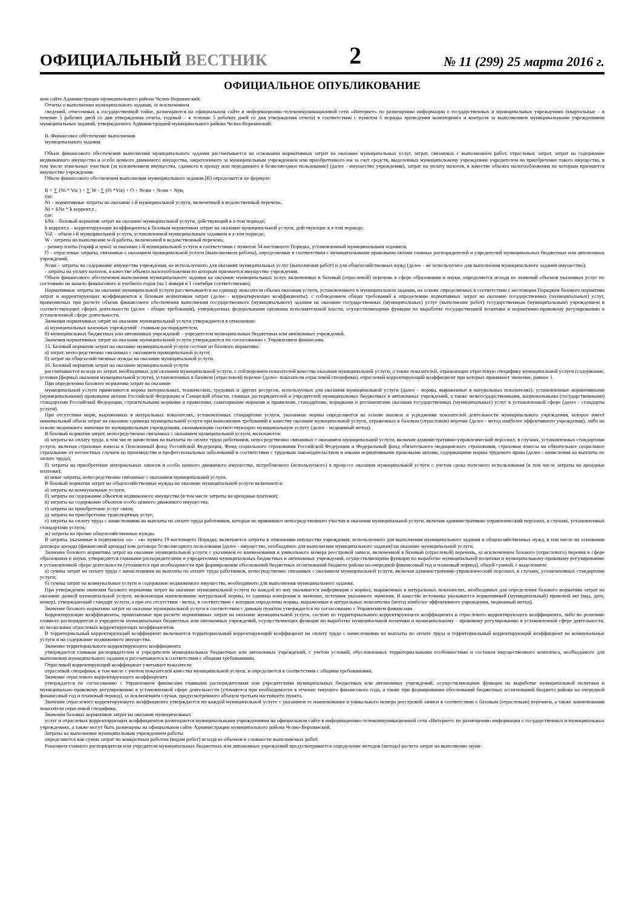ОФИЦИАЛЬНЫЙ ВЕСТНИК
2
№ 11 (299) 25 марта 2016 г.
ОФИЦИАЛЬНОЕ ОПУБЛИКОВАНИЕ
ном сайте Администрации муниципального района Челно-Вершинский.
Отчеты о выполнении муниципального задания, за исключением
сведений, отнесенных к государственной тайне, размещаются на официальном сайте в информационно-телекоммуникационной сети «Интернет» по размещению информации о государственных и муниципальных учреждениях (квартальные – в течение 5 рабочих дней со дня утверждения отчета, годовой – в течение 5 рабочих дней со дня утверждения отчета) в соответствии с пунктом 6 порядка проведения мониторинга и контроля за выполнением муниципальными учреждениями муниципальных заданий, утверждаемого Администрацией муниципального района Челно-Вершинский.
II. Финансовое обеспечение выполнения
муниципального задания
Объем финансового обеспечения выполнения муниципального задания рассчитывается на основании нормативных затрат на оказание муниципальных услуг, затрат, связанных с выполнением работ, отраслевых затрат, затрат на содержание недвижимого имущества и особо ценного движимого имущества, закрепленного за муниципальным учреждением или приобретенного им за счет средств, выделенных муниципальному учреждению учредителем на приобретение такого имущества, в том числе земельных участков (за исключением имущества, сданного в аренду или переданного в безвозмездное пользование) (далее - имущество учреждения), затрат на уплату налогов, в качестве объекта налогообложения по которым признается имущество учреждения.
Объем финансового обеспечения выполнения муниципального задания (R) определяется по формуле:
R = ∑ (Ni * Viz ) + ∑ W - ∑ (Pi *Viz) + O + Nсии + Nсни + Nун,
где:
Ni – нормативные затраты на оказание i-й муниципальной услуги, включенной в ведомственный перечень;
Ni = БNz * k коррект.z ,
где:
БNz – базовый норматив затрат на оказание муниципальной услуги, действующий в z-том периоде;
k коррект.z – корректирующие коэффициенты к базовым нормативам затрат на оказание муниципальной услуги, действующие в z-том периоде;
ViZ – объем i-й муниципальной услуги, установленной муниципальным заданием в z-том периоде;
W - затраты на выполнение w-й работы, включенной в ведомственный перечень;
- размер платы (тариф и цена) за оказание i-й муниципальной услуги в соответствии с пунктом 34 настоящего Порядка, установленный муниципальным заданием;
О – отраслевые затраты, связанные с оказанием муниципальной услуги (выполнением работы), определяемые в соответствии с муниципальными правовыми актами главных распорядителей и учредителей муниципальных бюджетных или автономных учреждений;
Nсии – затраты на содержание имущества учреждения, не используемого для оказания муниципальных услуг (выполнения работ) и для общехозяйственных нужд (далее – не используемое для выполнения муниципального задания имущество);
- затраты на уплату налогов, в качестве объекта налогообложения по которым признается имущество учреждения.
Объем финансового обеспечения выполнения муниципального задания на оказание муниципальных услуг, включенных в базовый (отраслевой) перечень в сфере образования и науки, определяется исходя из значений объемов указанных услуг по состоянию на начало финансового и учебного годов (на 1 января и 1 сентября соответственно).
Нормативные затраты на оказание муниципальной услуги рассчитываются на единицу показателя объема оказания услуги, установленного в муниципальном задании, на основе определяемых в соответствии с настоящим Порядком базового норматива затрат и корректирующих коэффициентов к базовым нормативам затрат (далее - корректирующие коэффициенты), с соблюдением общих требований к определению нормативных затрат на оказание государственных (муниципальных) услуг, применяемых при расчете объема финансового обеспечения выполнения государственного (муниципального) задания на оказание государственных (муниципальных) услуг (выполнение работ) государственным (муниципальным) учреждением в соответствующих сферах деятельности (далее - общие требования), утверждаемых федеральными органами исполнительной власти, осуществляющими функции по выработке государственной политики и нормативно-правовому регулированию в установленной сфере деятельности.
Значения нормативных затрат на оказание муниципальной услуги утверждаются в отношении:
а) муниципальных казенных учреждений - главным распорядителем;
б) муниципальных бюджетных или автономных учреждений – учредителем муниципальных бюджетных или автономных учреждений.
Значения нормативных затрат на оказание муниципальной услуги утверждаются по согласованию с Управлением финансами.
15. Базовый норматив затрат на оказание муниципальной услуги состоит из базового норматива:
а) затрат, непосредственно связанных с оказанием муниципальной услуги;
б) затрат на общехозяйственные нужды на оказание муниципальной услуги.
16. Базовый норматив затрат на оказание муниципальной услуги
рассчитывается исходя из затрат, необходимых для оказания муниципальной услуги, с соблюдением показателей качества оказания муниципальной услуги, а также показателей, отражающих отраслевую специфику муниципальной услуги (содержание, условия (формы) оказания муниципальной услуги), установленных в базовом (отраслевом) перечне (далее- показатели отраслевой специфики), отраслевой корректирующий коэффициент при которых принимает значение, равное 1.
При определении базового норматива затрат на оказание
муниципальной услуги применяются нормы материальных, технических, трудовых и других ресурсов, используемых для оказания муниципальной услуги (далее – нормы, выраженные в натуральных показателях), установленные нормативными (муниципальными) правовыми актами Российской Федерации и Самарской области, главных распорядителей и учредителей муниципальных бюджетных и автономных учреждений, а также межгосударственными, национальными (государственными) стандартами Российской Федерации, строительными нормами и правилами, санитарными нормами и правилами, стандартами, порядками и регламентами оказания государственных (муниципальных) услуг в установленной сфере (далее - стандарты услуги).
При отсутствии норм, выраженных в натуральных показателях, установленных стандартами услуги, указанные нормы определяются на основе анализа и усреднения показателей деятельности муниципального учреждения, которое имеет минимальный объем затрат на оказание единицы муниципальной услуги при выполнении требований к качеству оказания муниципальной услуги, отраженных в базовом (отраслевом) перечне (далее - метод наиболее эффективного учреждения), либо на основе медианного значения по муниципальным учреждениям, оказывающим соответствующую муниципальную услугу (далее - медианный метод).
В базовый норматив затрат, непосредственно связанных с оказанием муниципальной услуги, включаются:
а) затраты на оплату труда, в том числе начисления на выплаты по оплате труда работников, непосредственно связанных с оказанием муниципальной услуги, включая административно-управленческий персонал, в случаях, установленных стандартами услуги, включая страховые взносы в Пенсионный фонд Российской Федерации, Фонд социального страхования Российской Федерации и Федеральный фонд обязательного медицинского страхования, страховые взносы на обязательное социальное страхование от несчастных случаев на производстве и профессиональных заболеваний в соответствии с трудовым законодательством и иными нормативными правовыми актами, содержащими нормы трудового права (далее - начисления на выплаты по оплате труда);
б) затраты на приобретение материальных запасов и особо ценного движимого имущества, потребляемого (используемого) в процессе оказания муниципальной услуги с учетом срока полезного использования (в том числе затраты на арендные платежи);
в) иные затраты, непосредственно связанные с оказанием муниципальной услуги.
В базовый норматив затрат на общехозяйственные нужды на оказание муниципальной услуги включаются:
а) затраты на коммунальные услуги;
б) затраты на содержание объектов недвижимого имущества (в том числе затраты на арендные платежи);
в) затраты на содержание объектов особо ценного движимого имущества;
г) затраты на приобретение услуг связи;
д) затраты на приобретение транспортных услуг;
е) затраты на оплату труда с начислениями на выплаты по оплате труда работников, которые не принимают непосредственного участия в оказании муниципальной услуги, включая административно-управленческий персонал, в случаях, установленных стандартами услуги;
ж) затраты на прочие общехозяйственные нужды.
В затраты, указанные в подпунктах «а» - «в» пункта 19 настоящего Порядка, включаются затраты в отношении имущества учреждения, используемого для выполнения муниципального задания и общехозяйственных нужд, в том числе на основании договора аренды (финансовой аренды) или договора безвозмездного пользования (далее - имущество, необходимое для выполнения муниципального задания) на оказание муниципальной услуги.
Значение базового норматива затрат на оказание муниципальной услуги с указанием ее наименования и уникального номера реестровой записи, включенной в базовый (отраслевой) перечень, за исключением базового (отраслевого) перечня в сфере образования и науки, утверждается главными распорядителями и учредителями муниципальных бюджетных и автономных учреждений, осуществляющими функции по выработке муниципальной политики и муниципальному-правовому регулированию в установленной сфере деятельности (уточняется при необходимости при формировании обоснований бюджетных ассигнований бюджета района на очередной финансовый год и плановый период), общей суммой, с выделением:
а) суммы затрат на оплату труда с начислениями на выплаты по оплате труда работников, непосредственно связанных с оказанием муниципальной услуги, включая административно-управленческий персонал, в случаях, установленных стандартами услуги;
б) суммы затрат на коммунальные услуги и содержание недвижимого имущества, необходимого для выполнения муниципального задания.
При утверждении значения базового норматива затрат на оказание муниципальной услуги по каждой из них указывается информация о нормах, выраженных в натуральных показателях, необходимых для определения базового норматива затрат на оказание данной муниципальной услуги, включающая наименование натуральной нормы, ее единица измерения и значение, источник указанного значения. В качестве источника указывается нормативный (муниципальный) правовой акт (вид, дата, номер), утверждающий стандарт услуги, а при его отсутствии - метод, в соответствии с которым определены нормы, выраженные в натуральных показателях (метод наиболее эффективного учреждения, медианный метод).
Значение базового норматива затрат на оказание муниципальной услуги в соответствии с данным пунктом утверждается по согласованию с Управлением финансами.
Корректирующие коэффициенты, применяемые при расчете нормативных затрат на оказание муниципальной услуги, состоят из территориального корректирующего коэффициента и отраслевого корректирующего коэффициента, либо по решению главного распорядителя и учредителя муниципальных бюджетных или автономных учреждений, осуществляющих функции по выработке муниципальной политики и муниципальному – правовому регулированию в установленной сфере деятельности, из нескольких отраслевых корректирующих коэффициентов.
В территориальный корректирующий коэффициент включаются территориальный корректирующий коэффициент на оплату труда с начислениями на выплаты по оплате труда и территориальный корректирующий коэффициент на коммунальные услуги и на содержание недвижимого имущества.
Значение территориального корректирующего коэффициента
утверждается главным распорядителем и учредителем муниципальных бюджетных или автономных учреждений, с учетом условий, обусловленных территориальными особенностями и составом имущественного комплекса, необходимого для выполнения муниципального задания и рассчитывается в соответствии с общими требованиями.
Отраслевой корректирующий коэффициент учитывает показатели
отраслевой специфики, в том числе с учетом показателей качества муниципальной услуги, и определяется в соответствии с общими требованиями.
Значение отраслевого корректирующего коэффициента
утверждается по согласованию с Управлением финансами главными распорядителями или учредителями муниципальных бюджетных или автономных учреждений, осуществляющими функции по выработке муниципальной политики и муниципально-правовому регулированию в установленной сфере деятельности (уточняется при необходимости в течение текущего финансового года, а также при формировании обоснований бюджетных ассигнований бюджета района на очередной финансовый год и плановый период), за исключением случая, предусмотренного абзацем третьим настоящего пункта.
Значение отраслевого корректирующего коэффициента утверждается по каждой муниципальной услуге с указанием ее наименования и уникального номера реестровой записи в соответствии с базовым (отраслевым) перечнем, а также наименования показателя отраслевой специфики.
Значения базовых нормативов затрат на оказание муниципальных
услуг и отраслевых корректирующих коэффициентов размещаются муниципальными учреждениями на официальном сайте в информационно-телекоммуникационной сети «Интернет» по размещению информации о государственных и муниципальных учреждениях, а также могут быть размещены на официальном сайте Администрации муниципального района Челно-Вершинский.
Затраты на выполнение муниципальным учреждением работы
определяются как сумма затрат по конкретным работам (видам работ) исходя из объемов и сложности выполняемых работ.
Решением главного распорядителя или учредителя муниципальных бюджетных или автономных учреждений предусматривается определение методов (метода) расчета затрат на выполнение муни-